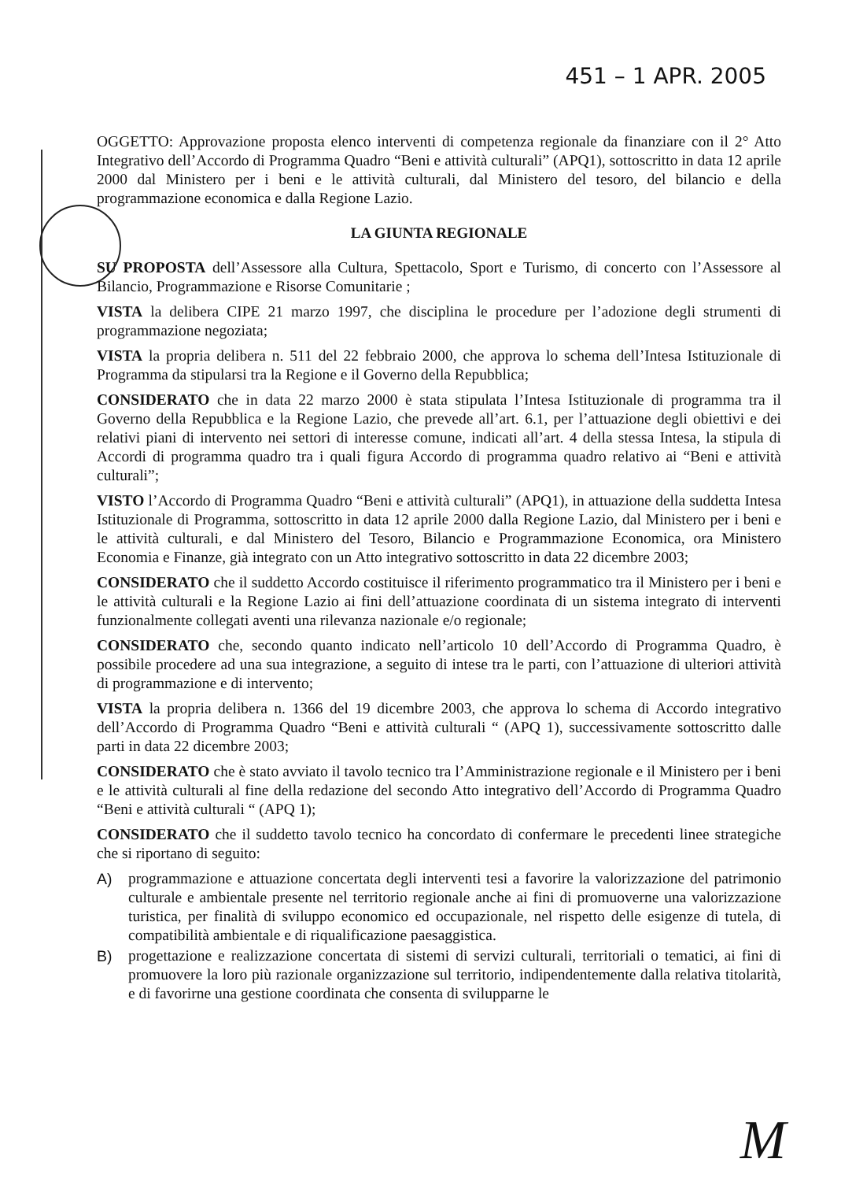451 – 1 APR. 2005
OGGETTO: Approvazione proposta elenco interventi di competenza regionale da finanziare con il 2° Atto Integrativo dell’Accordo di Programma Quadro “Beni e attività culturali” (APQ1), sottoscritto in data 12 aprile 2000 dal Ministero per i beni e le attività culturali, dal Ministero del tesoro, del bilancio e della programmazione economica e dalla Regione Lazio.
LA GIUNTA REGIONALE
SU PROPOSTA dell’Assessore alla Cultura, Spettacolo, Sport e Turismo, di concerto con l’Assessore al Bilancio, Programmazione e Risorse Comunitarie ;
VISTA la delibera CIPE 21 marzo 1997, che disciplina le procedure per l’adozione degli strumenti di programmazione negoziata;
VISTA la propria delibera n. 511 del 22 febbraio 2000, che approva lo schema dell’Intesa Istituzionale di Programma da stipularsi tra la Regione e il Governo della Repubblica;
CONSIDERATO che in data 22 marzo 2000 è stata stipulata l’Intesa Istituzionale di programma tra il Governo della Repubblica e la Regione Lazio, che prevede all’art. 6.1, per l’attuazione degli obiettivi e dei relativi piani di intervento nei settori di interesse comune, indicati all’art. 4 della stessa Intesa, la stipula di Accordi di programma quadro tra i quali figura Accordo di programma quadro relativo ai “Beni e attività culturali”;
VISTO l’Accordo di Programma Quadro “Beni e attività culturali” (APQ1), in attuazione della suddetta Intesa Istituzionale di Programma, sottoscritto in data 12 aprile 2000 dalla Regione Lazio, dal Ministero per i beni e le attività culturali, e dal Ministero del Tesoro, Bilancio e Programmazione Economica, ora Ministero Economia e Finanze, già integrato con un Atto integrativo sottoscritto in data 22 dicembre 2003;
CONSIDERATO che il suddetto Accordo costituisce il riferimento programmatico tra il Ministero per i beni e le attività culturali e la Regione Lazio ai fini dell’attuazione coordinata di un sistema integrato di interventi funzionalmente collegati aventi una rilevanza nazionale e/o regionale;
CONSIDERATO che, secondo quanto indicato nell’articolo 10 dell’Accordo di Programma Quadro, è possibile procedere ad una sua integrazione, a seguito di intese tra le parti, con l’attuazione di ulteriori attività di programmazione e di intervento;
VISTA la propria delibera n. 1366 del 19 dicembre 2003, che approva lo schema di Accordo integrativo dell’Accordo di Programma Quadro “Beni e attività culturali “ (APQ 1), successivamente sottoscritto dalle parti in data 22 dicembre 2003;
CONSIDERATO che è stato avviato il tavolo tecnico tra l’Amministrazione regionale e il Ministero per i beni e le attività culturali al fine della redazione del secondo Atto integrativo dell’Accordo di Programma Quadro “Beni e attività culturali “ (APQ 1);
CONSIDERATO che il suddetto tavolo tecnico ha concordato di confermare le precedenti linee strategiche che si riportano di seguito:
A) programmazione e attuazione concertata degli interventi tesi a favorire la valorizzazione del patrimonio culturale e ambientale presente nel territorio regionale anche ai fini di promuoverne una valorizzazione turistica, per finalità di sviluppo economico ed occupazionale, nel rispetto delle esigenze di tutela, di compatibilità ambientale e di riqualificazione paesaggistica.
B) progettazione e realizzazione concertata di sistemi di servizi culturali, territoriali o tematici, ai fini di promuovere la loro più razionale organizzazione sul territorio, indipendentemente dalla relativa titolarità, e di favorirne una gestione coordinata che consenta di svilupparne le
M